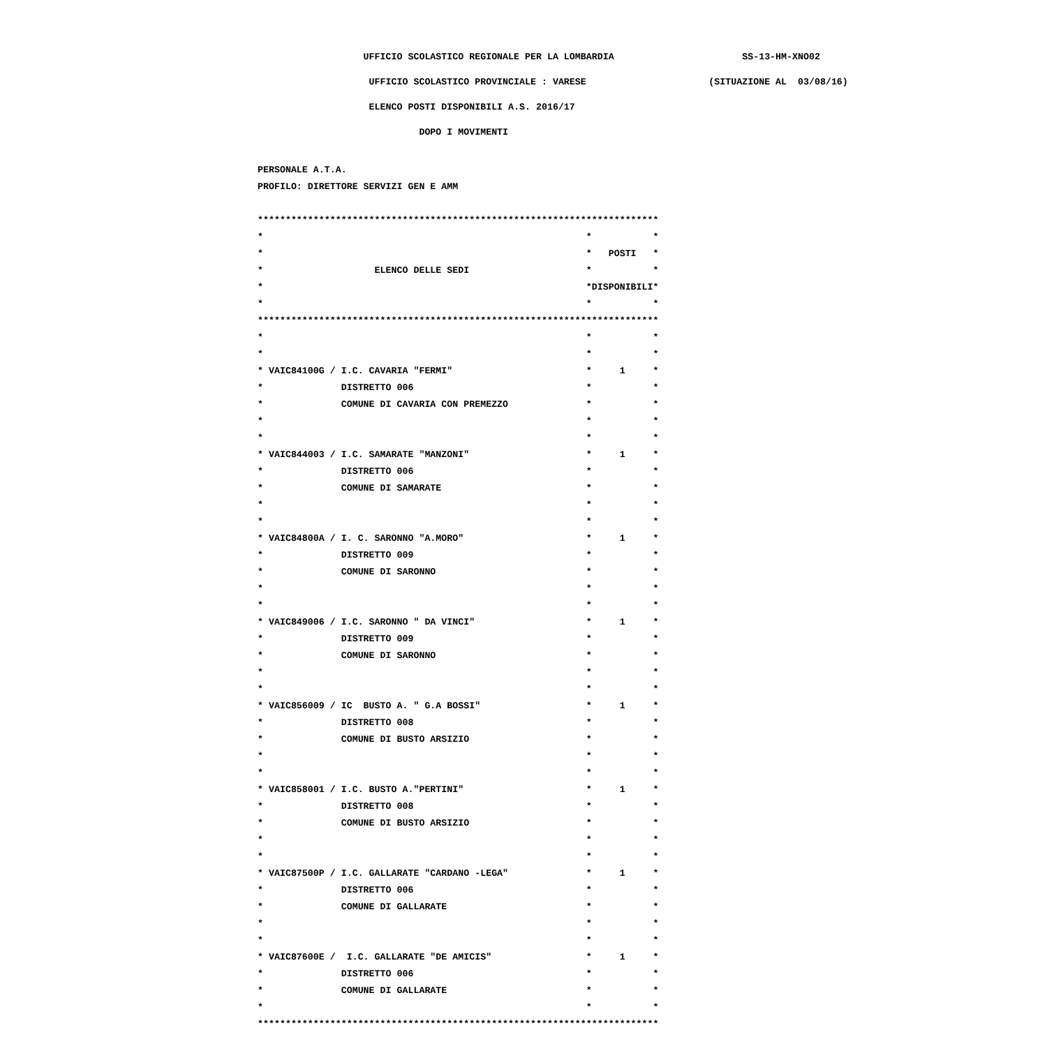UFFICIO SCOLASTICO REGIONALE PER LA LOMBARDIA SS-13-HM-XNO02
UFFICIO SCOLASTICO PROVINCIALE : VARESE (SITUAZIONE AL 03/08/16)
ELENCO POSTI DISPONIBILI A.S. 2016/17
DOPO I MOVIMENTI
PERSONALE A.T.A.
PROFILO: DIRETTORE SERVIZI GEN E AMM
************************************************************************
* * *
* * POSTI *
* ELENCO DELLE SEDI * *
* *DISPONIBILI *
* * *
************************************************************************
* * *
* * *
* VAIC84100G / I.C. CAVARIA "FERMI" * 1 *
* DISTRETTO 006 * *
* COMUNE DI CAVARIA CON PREMEZZO * *
* * *
* * *
* VAIC844003 / I.C. SAMARATE "MANZONI" * 1 *
* DISTRETTO 006 * *
* COMUNE DI SAMARATE * *
* * *
* * *
* VAIC84800A / I. C. SARONNO "A.MORO" * 1 *
* DISTRETTO 009 * *
* COMUNE DI SARONNO * *
* * *
* * *
* VAIC849006 / I.C. SARONNO " DA VINCI" * 1 *
* DISTRETTO 009 * *
* COMUNE DI SARONNO * *
* * *
* * *
* VAIC856009 / IC BUSTO A. " G.A BOSSI" * 1 *
* DISTRETTO 008 * *
* COMUNE DI BUSTO ARSIZIO * *
* * *
* * *
* VAIC858001 / I.C. BUSTO A."PERTINI" * 1 *
* DISTRETTO 008 * *
* COMUNE DI BUSTO ARSIZIO * *
* * *
* * *
* VAIC87500P / I.C. GALLARATE "CARDANO -LEGA" * 1 *
* DISTRETTO 006 * *
* COMUNE DI GALLARATE * *
* * *
* * *
* VAIC87600E / I.C. GALLARATE "DE AMICIS" * 1 *
* DISTRETTO 006 * *
* COMUNE DI GALLARATE * *
* * *
************************************************************************